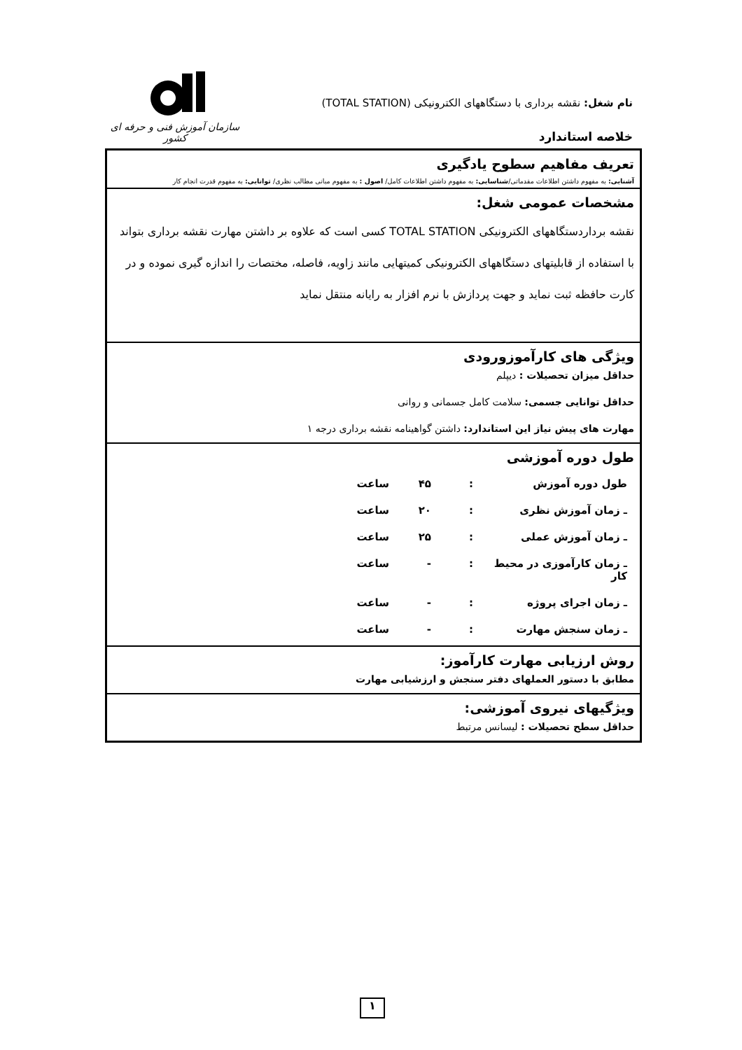سازمان آموزش فنی و حرفه ای کشور
نام شغل: نقشه برداری با دستگاههای الکترونیکی (TOTAL STATION)
خلاصه استاندارد
| تعریف مفاهیم سطوح یادگیری آشنایی: به مفهوم داشتن اطلاعات مقدماتی/ شناسایی: به مفهوم داشتن اطلاعات کامل/ اصول : به مفهوم مبانی مطالب نظری/ توانایی: به مفهوم قدرت انجام کار |
| مشخصات عمومی شغل: نقشه برداردستگاههای الکترونیکی TOTAL STATION کسی است که علاوه بر داشتن مهارت نقشه برداری بتواند با استفاده از قابلیتهای دستگاههای الکترونیکی کمیتهایی مانند زاویه، فاصله، مختصات را اندازه گیری نموده و در کارت حافظه ثبت نماید و جهت پردازش با نرم افزار به رایانه منتقل نماید |
| ویژگی های کارآموزورودی حداقل میزان تحصیلات : دیپلم حداقل توانایی جسمی: سلامت کامل جسمانی و روانی مهارت های پیش نیاز این استاندارد: داشتن گواهینامه نقشه برداری درجه ۱ |
| طول دوره آموزشی / طول دوره آموزش / : / ۴۵ / ساعت / / ـ زمان آموزش نظری / : / ۲۰ / ساعت / / ـ زمان آموزش عملی / : / ۲۵ / ساعت / / ـ زمان کارآموزی در محیط کار / : / - / ساعت / / ـ زمان اجرای پروژه / : / - / ساعت / / ـ زمان سنجش مهارت / : / - / ساعت / |
| روش ارزیابی مهارت کارآموز: مطابق با دستور العملهای دفتر سنجش و ارزشیابی مهارت |
| ویژگیهای نیروی آموزشی: حداقل سطح تحصیلات : لیسانس مرتبط |
۱